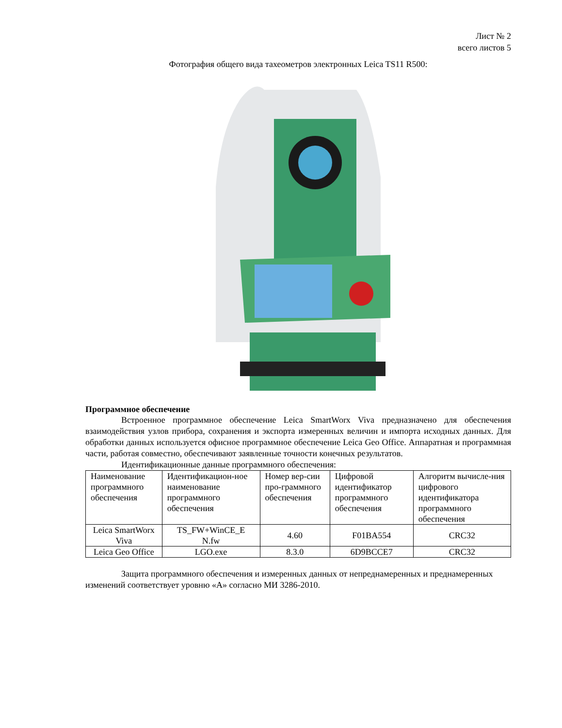Лист № 2
всего листов 5
Фотография общего вида тахеометров электронных Leica TS11 R500:
Программное обеспечение
Встроенное программное обеспечение Leica SmartWorx Viva предназначено для обеспечения взаимодействия узлов прибора, сохранения и экспорта измеренных величин и импорта исходных данных. Для обработки данных используется офисное программное обеспечение Leica Geo Office. Аппаратная и программная части, работая совместно, обеспечивают заявленные точности конечных результатов.
Идентификационные данные программного обеспечения:
| Наименование программного обеспечения | Идентификацион-ное наименование программного обеспечения | Номер вер-сии про-граммного обеспечения | Цифровой идентификатор программного обеспечения | Алгоритм вычисле-ния цифрового идентификатора программного обеспечения |
| Leica SmartWorx Viva | TS_FW+WinCE_E N.fw | 4.60 | F01BA554 | CRC32 |
| Leica Geo Office | LGO.exe | 8.3.0 | 6D9BCCE7 | CRC32 |
Защита программного обеспечения и измеренных данных от непреднамеренных и преднамеренных изменений соответствует уровню «А» согласно МИ 3286-2010.